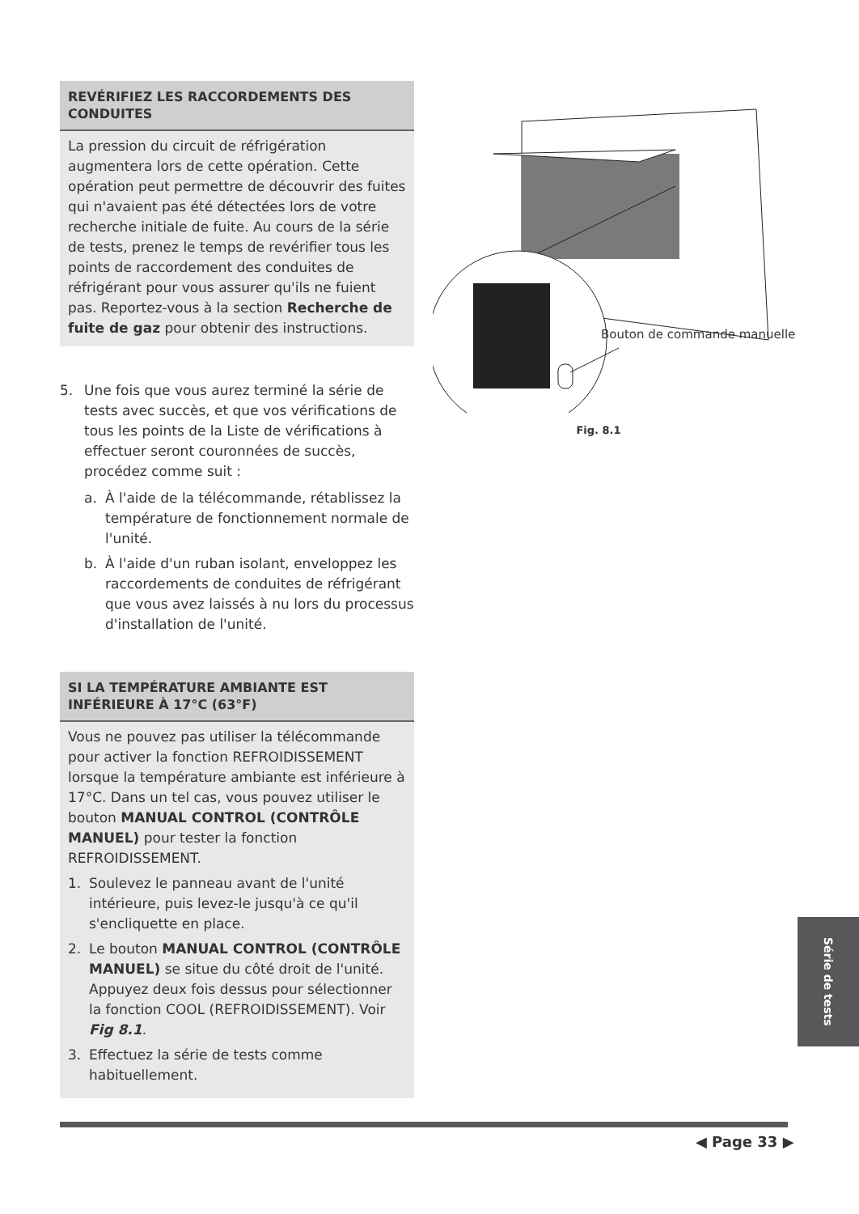REVÉRIFIEZ LES RACCORDEMENTS DES CONDUITES
La pression du circuit de réfrigération augmentera lors de cette opération. Cette opération peut permettre de découvrir des fuites qui n'avaient pas été détectées lors de votre recherche initiale de fuite. Au cours de la série de tests, prenez le temps de revérifier tous les points de raccordement des conduites de réfrigérant pour vous assurer qu'ils ne fuient pas. Reportez-vous à la section Recherche de fuite de gaz pour obtenir des instructions.
5. Une fois que vous aurez terminé la série de tests avec succès, et que vos vérifications de tous les points de la Liste de vérifications à effectuer seront couronnées de succès, procédez comme suit :
a. À l'aide de la télécommande, rétablissez la température de fonctionnement normale de l'unité.
b. À l'aide d'un ruban isolant, enveloppez les raccordements de conduites de réfrigérant que vous avez laissés à nu lors du processus d'installation de l'unité.
SI LA TEMPÉRATURE AMBIANTE EST INFÉRIEURE À 17°C (63°F)
Vous ne pouvez pas utiliser la télécommande pour activer la fonction REFROIDISSEMENT lorsque la température ambiante est inférieure à 17°C. Dans un tel cas, vous pouvez utiliser le bouton MANUAL CONTROL (CONTRÔLE MANUEL) pour tester la fonction REFROIDISSEMENT.
1. Soulevez le panneau avant de l'unité intérieure, puis levez-le jusqu'à ce qu'il s'encliquette en place.
2. Le bouton MANUAL CONTROL (CONTRÔLE MANUEL) se situe du côté droit de l'unité. Appuyez deux fois dessus pour sélectionner la fonction COOL (REFROIDISSEMENT). Voir Fig 8.1.
3. Effectuez la série de tests comme habituellement.
Bouton de commande manuelle
Fig. 8.1
Série de tests
◀ Page 33 ▶